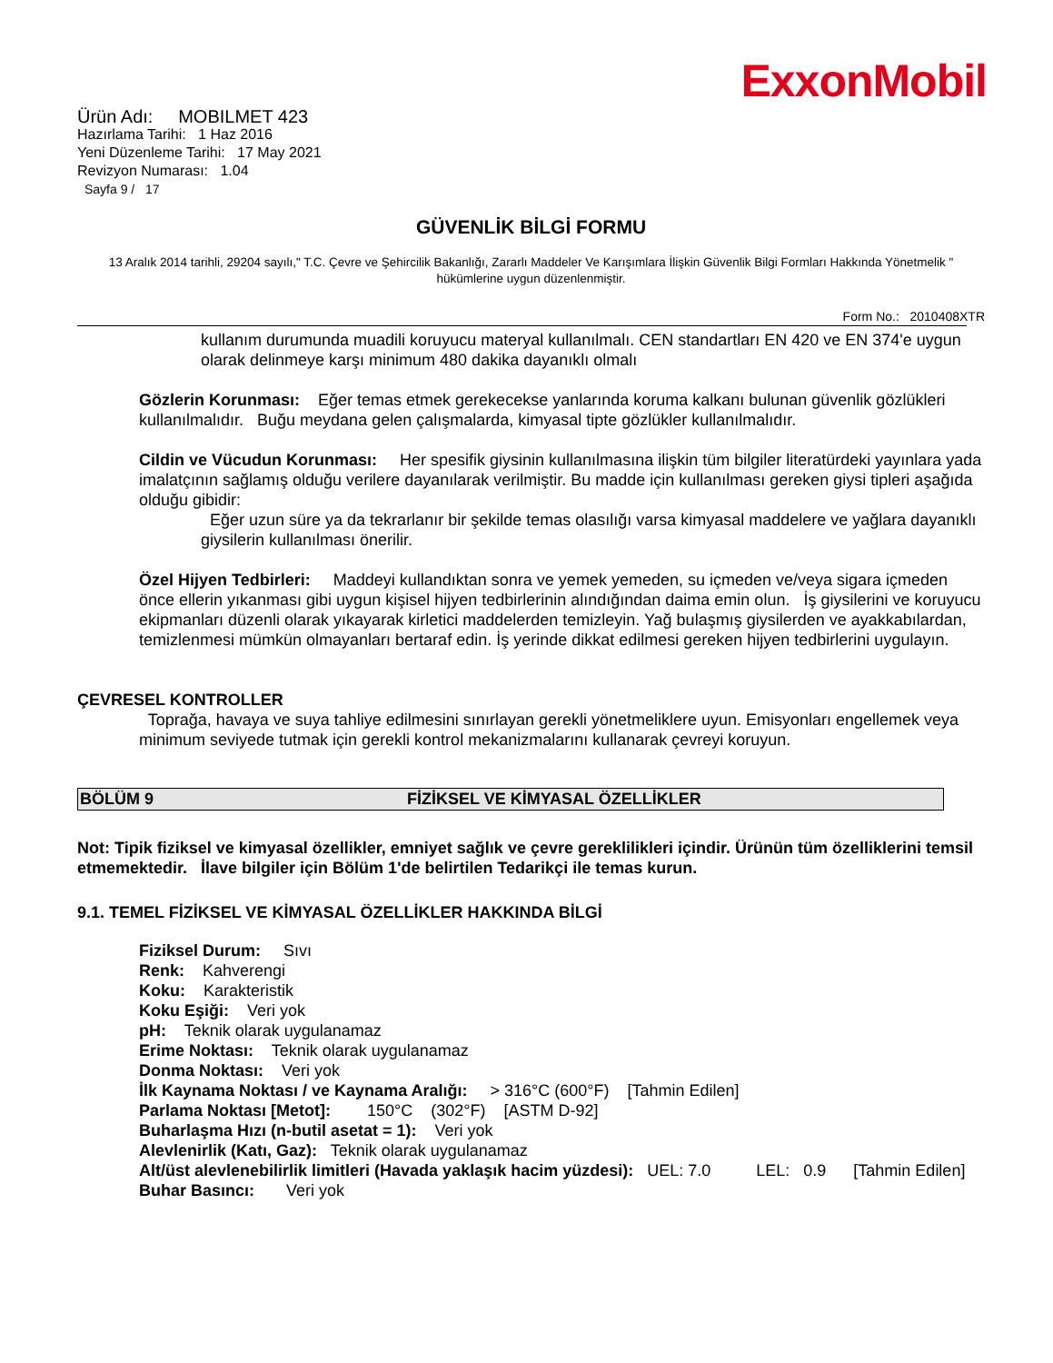ExxonMobil
Ürün Adı: MOBILMET 423
Hazırlama Tarihi: 1 Haz 2016
Yeni Düzenleme Tarihi: 17 May 2021
Revizyon Numarası: 1.04
Sayfa 9 / 17
GÜVENLİK BİLGİ FORMU
13 Aralık 2014 tarihli, 29204 sayılı," T.C. Çevre ve Şehircilik Bakanlığı, Zararlı Maddeler Ve Karışımlara İlişkin Güvenlik Bilgi Formları Hakkında Yönetmelik " hükümlerine uygun düzenlenmiştir.
Form No.: 2010408XTR
kullanım durumunda muadili koruyucu materyal kullanılmalı. CEN standartları EN 420 ve EN 374'e uygun olarak delinmeye karşı minimum 480 dakika dayanıklı olmalı
Gözlerin Korunması: Eğer temas etmek gerekecekse yanlarında koruma kalkanı bulunan güvenlik gözlükleri kullanılmalıdır. Buğu meydana gelen çalışmalarda, kimyasal tipte gözlükler kullanılmalıdır.
Cildin ve Vücudun Korunması: Her spesifik giysinin kullanılmasına ilişkin tüm bilgiler literatürdeki yayınlara yada imalatçının sağlamış olduğu verilere dayanılarak verilmiştir. Bu madde için kullanılması gereken giysi tipleri aşağıda olduğu gibidir:
Eğer uzun süre ya da tekrarlanır bir şekilde temas olasılığı varsa kimyasal maddelere ve yağlara dayanıklı giysilerin kullanılması önerilir.
Özel Hijyen Tedbirleri: Maddeyi kullandıktan sonra ve yemek yemeden, su içmeden ve/veya sigara içmeden önce ellerin yıkanması gibi uygun kişisel hijyen tedbirlerinin alındığından daima emin olun. İş giysilerini ve koruyucu ekipmanları düzenli olarak yıkayarak kirletici maddelerden temizleyin. Yağ bulaşmış giysilerden ve ayakkabılardan, temizlenmesi mümkün olmayanları bertaraf edin. İş yerinde dikkat edilmesi gereken hijyen tedbirlerini uygulayın.
ÇEVRESEL KONTROLLER
Toprağa, havaya ve suya tahliye edilmesini sınırlayan gerekli yönetmeliklere uyun. Emisyonları engellemek veya minimum seviyede tutmak için gerekli kontrol mekanizmalarını kullanarak çevreyi koruyun.
BÖLÜM 9 FİZİKSEL VE KİMYASAL ÖZELLİKLER
Not: Tipik fiziksel ve kimyasal özellikler, emniyet sağlık ve çevre gereklilikleri içindir. Ürünün tüm özelliklerini temsil etmemektedir. İlave bilgiler için Bölüm 1'de belirtilen Tedarikçi ile temas kurun.
9.1. TEMEL FİZİKSEL VE KİMYASAL ÖZELLİKLER HAKKINDA BİLGİ
Fiziksel Durum: Sıvı
Renk: Kahverengi
Koku: Karakteristik
Koku Eşiği: Veri yok
pH: Teknik olarak uygulanamaz
Erime Noktası: Teknik olarak uygulanamaz
Donma Noktası: Veri yok
İlk Kaynama Noktası / ve Kaynama Aralığı: > 316°C (600°F) [Tahmin Edilen]
Parlama Noktası [Metot]: 150°C (302°F) [ASTM D-92]
Buharlaşma Hızı (n-butil asetat = 1): Veri yok
Alevlenirlik (Katı, Gaz): Teknik olarak uygulanamaz
Alt/üst alevlenebilirlik limitleri (Havada yaklaşık hacim yüzdesi): UEL: 7.0 LEL: 0.9 [Tahmin Edilen]
Buhar Basıncı: Veri yok